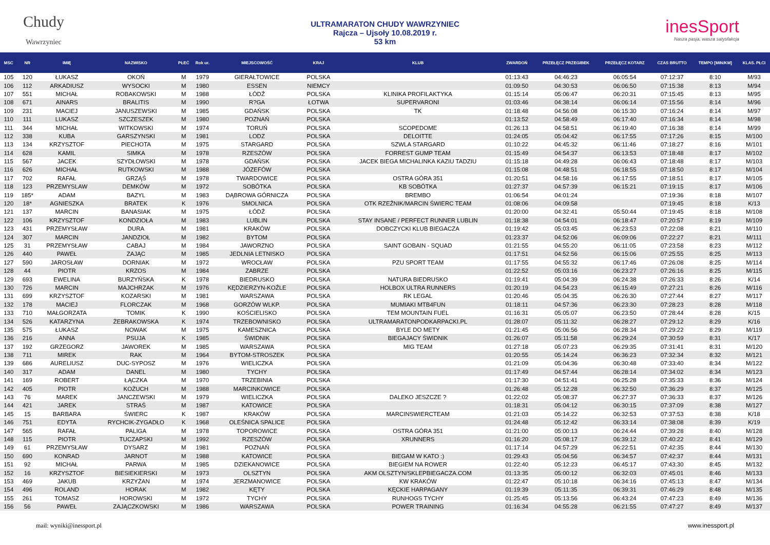Chudy
Wawrzyniec
ULTRAMARATON CHUDY WAWRZYNIEC
Rajcza – Ujsoły 10.08.2019 r.
53 km
inesSport
Nasza pasja, wasza satysfakcja
| MSC | NR | IMIĘ | NAZWISKO | PŁEĆ | Rok ur. | MIEJSCOWOŚĆ | KRAJ | KLUB | ZWARDOŃ | PRZEŁĘCZ PRZEGIBEK | PRZEŁĘCZ KOTARZ | CZAS BRUTTO | TEMPO [MIN/KM] | KLAS. PŁCI |
| --- | --- | --- | --- | --- | --- | --- | --- | --- | --- | --- | --- | --- | --- | --- |
| 105 | 120 | ŁUKASZ | OKOŃ | M | 1979 | GIERAŁTOWICE | POLSKA | | 01:13:43 | 04:46:23 | 06:05:54 | 07:12:37 | 8:10 | M/93 |
| 106 | 112 | ARKADIUSZ | WYSOCKI | M | 1980 | ESSEN | NIEMCY | | 01:09:50 | 04:30:53 | 06:06:50 | 07:15:38 | 8:13 | M/94 |
| 107 | 551 | MICHAŁ | ROBAKOWSKI | M | 1988 | ŁÓDŹ | POLSKA | KLINIKA PROFILAKTYKA | 01:15:14 | 05:06:47 | 06:20:31 | 07:15:45 | 8:13 | M/95 |
| 108 | 671 | AINARS | BRALITIS | M | 1990 | R?GA | ŁOTWA | SUPERVARONI | 01:03:46 | 04:38:14 | 06:06:14 | 07:15:56 | 8:14 | M/96 |
| 109 | 231 | MACIEJ | JANUSZEWSKI | M | 1985 | GDAŃSK | POLSKA | TK | 01:18:48 | 04:56:08 | 06:15:30 | 07:16:24 | 8:14 | M/97 |
| 110 | 111 | LUKASZ | SZCZESZEK | M | 1980 | POZNAŃ | POLSKA | | 01:13:52 | 04:58:49 | 06:17:40 | 07:16:34 | 8:14 | M/98 |
| 111 | 344 | MICHAŁ | WITKOWSKI | M | 1974 | TORUŃ | POLSKA | SCOPEDOME | 01:26:13 | 04:58:51 | 06:19:40 | 07:16:38 | 8:14 | M/99 |
| 112 | 338 | KUBA | GARSZYNSKI | M | 1981 | LODZ | POLSKA | DELOITTE | 01:24:05 | 05:04:42 | 06:17:55 | 07:17:26 | 8:15 | M/100 |
| 113 | 134 | KRZYSZTOF | PIECHOTA | M | 1975 | STARGARD | POLSKA | SZWLA STARGARD | 01:10:22 | 04:45:32 | 06:11:46 | 07:18:27 | 8:16 | M/101 |
| 114 | 628 | KAMIL | SIMKA | M | 1978 | RZESZÓW | POLSKA | FORREST GUMP TEAM | 01:15:49 | 04:54:37 | 06:13:53 | 07:18:48 | 8:17 | M/102 |
| 115 | 567 | JACEK | SZYDŁOWSKI | M | 1978 | GDAŃSK | POLSKA | JACEK BIEGA MICHALINKA KAZIU TADZIU | 01:15:18 | 04:49:28 | 06:06:43 | 07:18:48 | 8:17 | M/103 |
| 116 | 626 | MICHAŁ | RUTKOWSKI | M | 1988 | JÓZEFÓW | POLSKA | | 01:15:08 | 04:48:51 | 06:18:55 | 07:18:50 | 8:17 | M/104 |
| 117 | 702 | RAFAŁ | GRZĄŚ | M | 1978 | TWARDOWICE | POLSKA | OSTRA GÓRA 351 | 01:20:51 | 04:58:16 | 06:17:55 | 07:18:51 | 8:17 | M/105 |
| 118 | 123 | PRZEMYSLAW | DEMKÓW | M | 1972 | SOBÓTKA | POLSKA | KB SOBÓTKA | 01:27:37 | 04:57:39 | 06:15:21 | 07:19:15 | 8:17 | M/106 |
| 119 | 185* | ADAM | BAZYL | M | 1983 | DĄBROWA GÓRNICZA | POLSKA | BREMBO | 01:06:54 | 04:01:24 | | 07:19:36 | 8:18 | M/107 |
| 120 | 18* | AGNIESZKA | BRATEK | K | 1976 | SMOLNICA | POLSKA | OTK RZEŹNIK/MARCIN ŚWIERC TEAM | 01:08:06 | 04:09:58 | | 07:19:45 | 8:18 | K/13 |
| 121 | 137 | MARCIN | BANASIAK | M | 1975 | ŁÓDŹ | POLSKA | | 01:20:00 | 04:32:41 | 05:50:44 | 07:19:45 | 8:18 | M/108 |
| 122 | 106 | KRZYSZTOF | KONDZIOŁA | M | 1983 | LUBLIN | POLSKA | STAY INSANE / PERFECT RUNNER LUBLIN | 01:18:38 | 04:54:01 | 06:18:47 | 07:20:57 | 8:19 | M/109 |
| 123 | 431 | PRZEMYSŁAW | DURA | M | 1981 | KRAKÓW | POLSKA | DOBCZYCKI KLUB BIEGACZA | 01:19:42 | 05:03:45 | 06:23:53 | 07:22:08 | 8:21 | M/110 |
| 124 | 307 | MARCIN | JANDZIOŁ | M | 1982 | BYTOM | POLSKA | | 01:23:37 | 04:52:06 | 06:09:06 | 07:22:27 | 8:21 | M/111 |
| 125 | 31 | PRZEMYSŁAW | CABAJ | M | 1984 | JAWORZNO | POLSKA | SAINT GOBAIN - SQUAD | 01:21:55 | 04:55:20 | 06:11:05 | 07:23:58 | 8:23 | M/112 |
| 126 | 440 | PAWEŁ | ZAJĄC | M | 1985 | JEDLNIA LETNISKO | POLSKA | | 01:17:51 | 04:52:56 | 06:15:06 | 07:25:55 | 8:25 | M/113 |
| 127 | 590 | JAROSŁAW | DORNIAK | M | 1972 | WROCŁAW | POLSKA | PZU SPORT TEAM | 01:17:55 | 04:55:32 | 06:17:46 | 07:26:08 | 8:25 | M/114 |
| 128 | 44 | PIOTR | KRZOS | M | 1984 | ZABRZE | POLSKA | | 01:22:52 | 05:03:16 | 06:23:27 | 07:26:16 | 8:25 | M/115 |
| 129 | 693 | EWELINA | BURZYŃSKA | K | 1978 | BIEDRUSKO | POLSKA | NATURA BIEDRUSKO | 01:19:41 | 05:04:39 | 06:24:38 | 07:26:33 | 8:26 | K/14 |
| 130 | 726 | MARCIN | MAJCHRZAK | M | 1976 | KĘDZIERZYN-KOŹLE | POLSKA | HOLBOX ULTRA RUNNERS | 01:20:19 | 04:54:23 | 06:15:49 | 07:27:21 | 8:26 | M/116 |
| 131 | 699 | KRZYSZTOF | KOZARSKI | M | 1981 | WARSZAWA | POLSKA | RK LEGAL | 01:20:46 | 05:04:35 | 06:26:30 | 07:27:44 | 8:27 | M/117 |
| 132 | 178 | MACIEJ | FLORCZAK | M | 1968 | GORZÓW WLKP. | POLSKA | MUMIAKI MTB4FUN | 01:18:11 | 04:57:36 | 06:23:30 | 07:28:23 | 8:28 | M/118 |
| 133 | 710 | MAŁGORZATA | TOMIK | K | 1990 | KOŚCIELISKO | POLSKA | TEM MOUNTAIN FUEL | 01:16:31 | 05:05:07 | 06:23:50 | 07:28:44 | 8:28 | K/15 |
| 134 | 526 | KATARZYNA | ŻEBRAKOWSKA | K | 1974 | TRZEBOWNISKO | POLSKA | ULTRAMARATONPODKARPACKI.PL | 01:28:07 | 05:11:32 | 06:28:27 | 07:29:12 | 8:29 | K/16 |
| 135 | 575 | ŁUKASZ | NOWAK | M | 1975 | KAMESZNICA | POLSKA | BYLE DO METY | 01:21:45 | 05:06:56 | 06:28:34 | 07:29:22 | 8:29 | M/119 |
| 136 | 216 | ANNA | PSUJA | K | 1985 | ŚWIDNIK | POLSKA | BIEGAJACY ŚWIDNIK | 01:26:07 | 05:11:58 | 06:29:24 | 07:30:59 | 8:31 | K/17 |
| 137 | 192 | GRZEGORZ | JAWOREK | M | 1985 | WARSZAWA | POLSKA | MIG TEAM | 01:27:18 | 05:07:23 | 06:29:35 | 07:31:41 | 8:31 | M/120 |
| 138 | 711 | MIREK | RAK | M | 1964 | BYTOM-STROSZEK | POLSKA | | 01:20:55 | 05:14:24 | 06:36:23 | 07:32:34 | 8:32 | M/121 |
| 139 | 686 | AURELIUSZ | DUC-SYPOSZ | M | 1976 | WIELICZKA | POLSKA | | 01:21:09 | 05:04:36 | 06:30:48 | 07:33:40 | 8:34 | M/122 |
| 140 | 317 | ADAM | DANEL | M | 1980 | TYCHY | POLSKA | | 01:17:49 | 04:57:44 | 06:28:14 | 07:34:02 | 8:34 | M/123 |
| 141 | 169 | ROBERT | ŁĄCZKA | M | 1970 | TRZEBINIA | POLSKA | | 01:17:30 | 04:51:41 | 06:25:28 | 07:35:33 | 8:36 | M/124 |
| 142 | 405 | PIOTR | KOŻUCH | M | 1988 | MARCINKOWICE | POLSKA | | 01:26:48 | 05:12:28 | 06:32:50 | 07:36:29 | 8:37 | M/125 |
| 143 | 76 | MAREK | JANCZEWSKI | M | 1979 | WIELICZKA | POLSKA | DALEKO JESZCZE ? | 01:22:02 | 05:08:37 | 06:27:37 | 07:36:33 | 8:37 | M/126 |
| 144 | 421 | JAREK | STRAŚ | M | 1987 | KATOWICE | POLSKA | | 01:18:31 | 05:04:12 | 06:30:15 | 07:37:09 | 8:38 | M/127 |
| 145 | 15 | BARBARA | ŚWIERC | K | 1987 | KRAKÓW | POLSKA | MARCINSWIERCTEAM | 01:21:03 | 05:14:22 | 06:32:53 | 07:37:53 | 8:38 | K/18 |
| 146 | 751 | EDYTA | RYCHCIK-ZYGADŁO | K | 1968 | OLEŚNICA SPALICE | POLSKA | | 01:24:48 | 05:12:42 | 06:33:14 | 07:38:08 | 8:39 | K/19 |
| 147 | 565 | RAFAŁ | PALIGA | M | 1978 | TOPOROWICE | POLSKA | OSTRA GÓRA 351 | 01:21:00 | 05:00:13 | 06:24:44 | 07:39:28 | 8:40 | M/128 |
| 148 | 115 | PIOTR | TUCZAPSKI | M | 1992 | RZESZÓW | POLSKA | XRUNNERS | 01:16:20 | 05:08:17 | 06:39:12 | 07:40:22 | 8:41 | M/129 |
| 149 | 61 | PRZEMYSŁAW | DYSARZ | M | 1981 | POZNAŃ | POLSKA | | 01:17:14 | 04:57:29 | 06:22:51 | 07:42:35 | 8:44 | M/130 |
| 150 | 690 | KONRAD | JARNOT | M | 1988 | KATOWICE | POLSKA | BIEGAM W KATO :) | 01:29:43 | 05:04:56 | 06:34:57 | 07:42:37 | 8:44 | M/131 |
| 151 | 92 | MICHAŁ | PARWA | M | 1985 | DZIEKANOWICE | POLSKA | BIEGIEM NA ROWER | 01:22:40 | 05:12:23 | 06:45:17 | 07:43:30 | 8:45 | M/132 |
| 152 | 16 | KRZYSZTOF | BIESIEKIERSKI | M | 1973 | OLSZTYN | POLSKA | AKM OLSZTYN/SKLEPBIEGACZA.COM | 01:13:35 | 05:00:12 | 06:32:03 | 07:45:01 | 8:46 | M/133 |
| 153 | 469 | JAKUB | KRZYŻAN | M | 1974 | JERZMANOWICE | POLSKA | KW KRAKÓW | 01:22:47 | 05:10:18 | 06:34:16 | 07:45:13 | 8:47 | M/134 |
| 154 | 496 | ROLAND | HORAK | M | 1982 | KĘTY | POLSKA | KĘCKIE HARPAGANY | 01:19:39 | 05:11:35 | 06:39:31 | 07:46:29 | 8:48 | M/135 |
| 155 | 261 | TOMASZ | HOROWSKI | M | 1972 | TYCHY | POLSKA | RUNHOGS TYCHY | 01:25:45 | 05:13:56 | 06:43:24 | 07:47:23 | 8:49 | M/136 |
| 156 | 56 | PAWEŁ | ZAJĄCZKOWSKI | M | 1986 | WARSZAWA | POLSKA | POWER TRAINING | 01:16:34 | 04:55:28 | 06:21:55 | 07:47:27 | 8:49 | M/137 |
mail: wyniki@inessport.pl www.inessport.pl